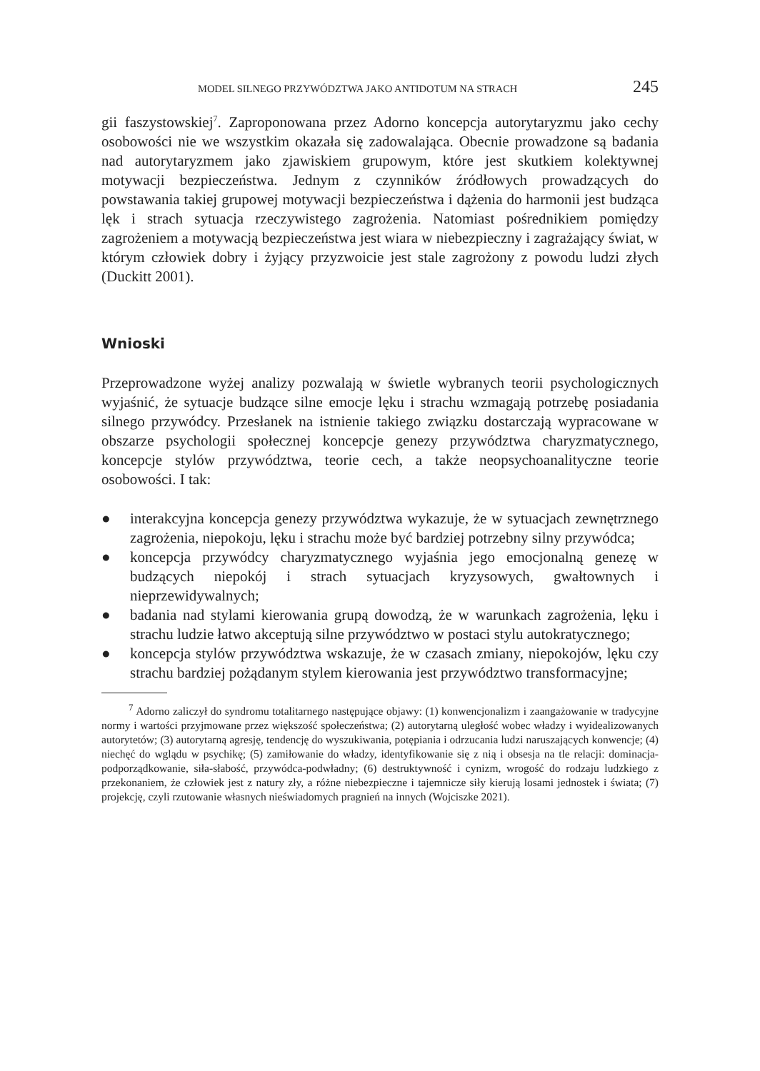MODEL SILNEGO PRZYWÓDZTWA JAKO ANTIDOTUM NA STRACH 245
gii faszystowskiej<sup>7</sup>. Zaproponowana przez Adorno koncepcja autorytaryzmu jako cechy osobowości nie we wszystkim okazała się zadowalająca. Obecnie prowadzone są badania nad autorytaryzmem jako zjawiskiem grupowym, które jest skutkiem kolektywnej motywacji bezpieczeństwa. Jednym z czynników źródłowych prowadzących do powstawania takiej grupowej motywacji bezpieczeństwa i dążenia do harmonii jest budząca lęk i strach sytuacja rzeczywistego zagrożenia. Natomiast pośrednikiem pomiędzy zagrożeniem a motywacją bezpieczeństwa jest wiara w niebezpieczny i zagrażający świat, w którym człowiek dobry i żyjący przyzwoicie jest stale zagrożony z powodu ludzi złych (Duckitt 2001).
Wnioski
Przeprowadzone wyżej analizy pozwalają w świetle wybranych teorii psychologicznych wyjaśnić, że sytuacje budzące silne emocje lęku i strachu wzmagają potrzebę posiadania silnego przywódcy. Przesłanek na istnienie takiego związku dostarczają wypracowane w obszarze psychologii społecznej koncepcje genezy przywództwa charyzmatycznego, koncepcje stylów przywództwa, teorie cech, a także neopsychoanalityczne teorie osobowości. I tak:
● interakcyjna koncepcja genezy przywództwa wykazuje, że w sytuacjach zewnętrznego zagrożenia, niepokoju, lęku i strachu może być bardziej potrzebny silny przywódca;
● koncepcja przywódcy charyzmatycznego wyjaśnia jego emocjonalną genezę w budzących niepokój i strach sytuacjach kryzysowych, gwałtownych i nieprzewidywalnych;
● badania nad stylami kierowania grupą dowodzą, że w warunkach zagrożenia, lęku i strachu ludzie łatwo akceptują silne przywództwo w postaci stylu autokratycznego;
● koncepcja stylów przywództwa wskazuje, że w czasach zmiany, niepokojów, lęku czy strachu bardziej pożądanym stylem kierowania jest przywództwo transformacyjne;
<sup>7</sup> Adorno zaliczył do syndromu totalitarnego następujące objawy: (1) konwencjonalizm i zaangażowanie w tradycyjne normy i wartości przyjmowane przez większość społeczeństwa; (2) autorytarną uległość wobec władzy i wyidealizowanych autorytetów; (3) autorytarną agresję, tendencję do wyszukiwania, potępiania i odrzucania ludzi naruszających konwencje; (4) niechęć do wglądu w psychikę; (5) zamiłowanie do władzy, identyfikowanie się z nią i obsesja na tle relacji: dominacja-podporządkowanie, siła-słabość, przywódca-podwładny; (6) destruktywność i cynizm, wrogość do rodzaju ludzkiego z przekonaniem, że człowiek jest z natury zły, a różne niebezpieczne i tajemnicze siły kierują losami jednostek i świata; (7) projekcję, czyli rzutowanie własnych nieświadomych pragnień na innych (Wojciszke 2021).